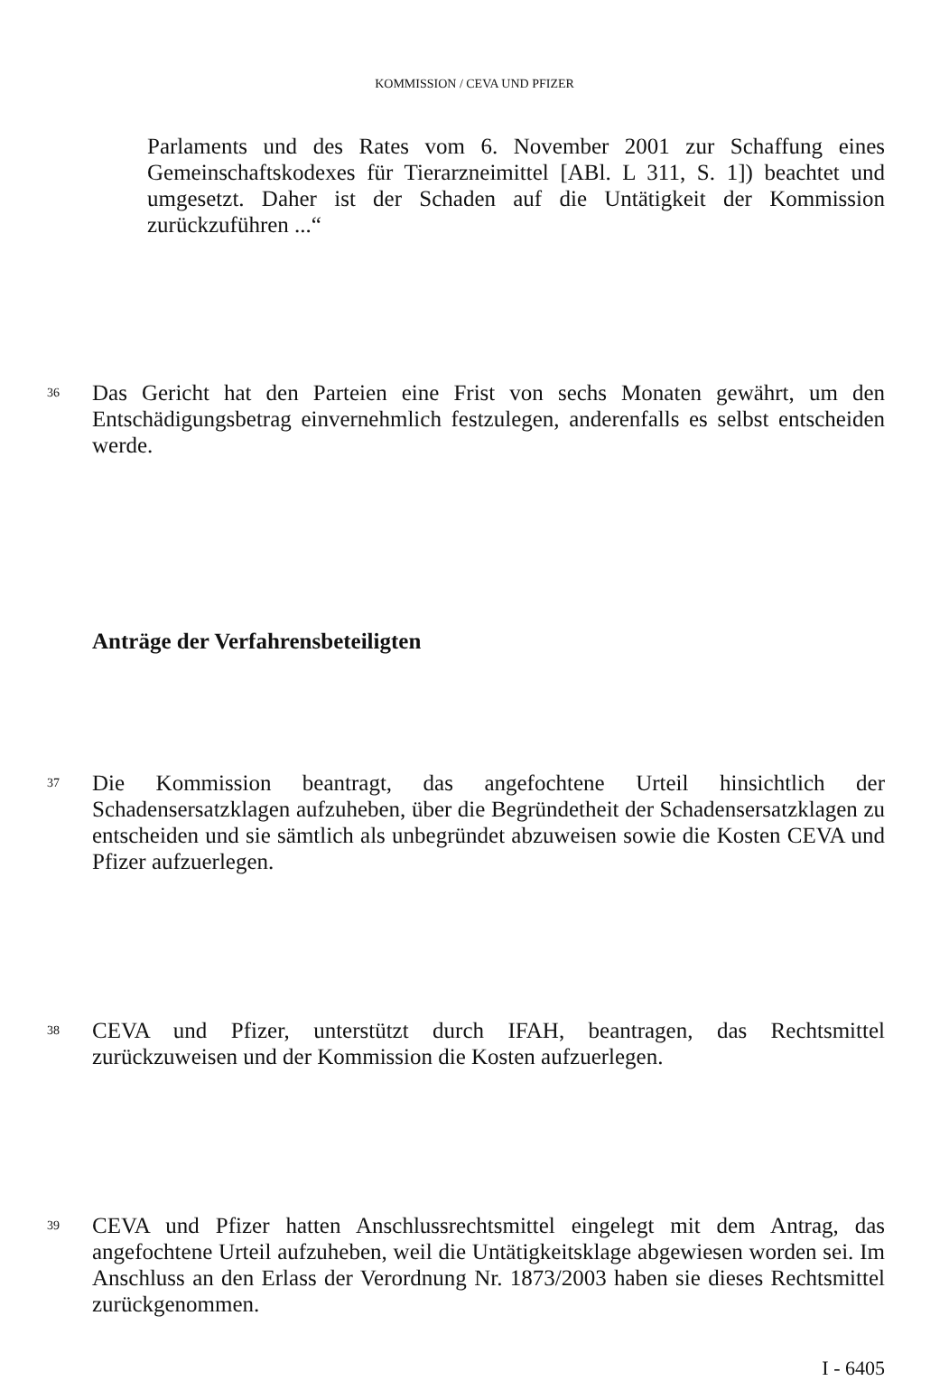KOMMISSION / CEVA UND PFIZER
Parlaments und des Rates vom 6. November 2001 zur Schaffung eines Gemeinschaftskodexes für Tierarzneimittel [ABl. L 311, S. 1]) beachtet und umgesetzt. Daher ist der Schaden auf die Untätigkeit der Kommission zurückzuführen ...“
36
Das Gericht hat den Parteien eine Frist von sechs Monaten gewährt, um den Entschädigungsbetrag einvernehmlich festzulegen, anderenfalls es selbst entscheiden werde.
Anträge der Verfahrensbeteiligten
37
Die Kommission beantragt, das angefochtene Urteil hinsichtlich der Schadensersatzklagen aufzuheben, über die Begründetheit der Schadensersatzklagen zu entscheiden und sie sämtlich als unbegründet abzuweisen sowie die Kosten CEVA und Pfizer aufzuerlegen.
38
CEVA und Pfizer, unterstützt durch IFAH, beantragen, das Rechtsmittel zurückzuweisen und der Kommission die Kosten aufzuerlegen.
39
CEVA und Pfizer hatten Anschlussrechtsmittel eingelegt mit dem Antrag, das angefochtene Urteil aufzuheben, weil die Untätigkeitsklage abgewiesen worden sei. Im Anschluss an den Erlass der Verordnung Nr. 1873/2003 haben sie dieses Rechtsmittel zurückgenommen.
I - 6405